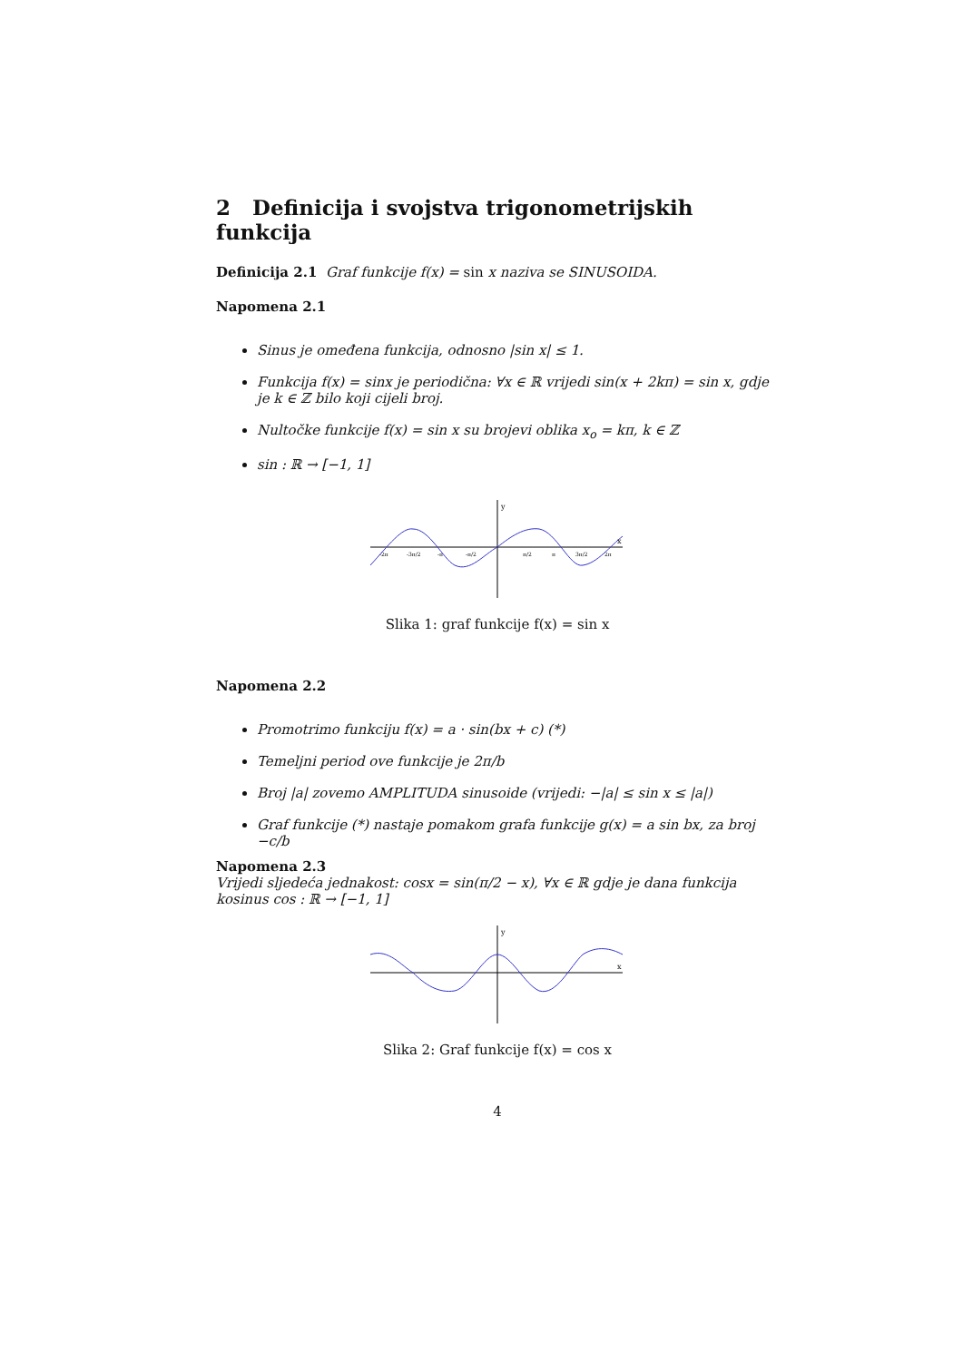2 Definicija i svojstva trigonometrijskih funkcija
Definicija 2.1 Graf funkcije f(x) = sin x naziva se SINUSOIDA.
Napomena 2.1
Sinus je omeđena funkcija, odnosno |sin x| ≤ 1.
Funkcija f(x) = sinx je periodična: ∀x ∈ ℝ vrijedi sin(x + 2kπ) = sin x, gdje je k ∈ ℤ bilo koji cijeli broj.
Nultočke funkcije f(x) = sin x su brojevi oblika x<sub>o</sub> = kπ, k ∈ ℤ
sin : ℝ → [−1, 1]
y
x
-2π
-3π/2
-π
-π/2
π/2
π
3π/2
2π
Slika 1: graf funkcije f(x) = sin x
Napomena 2.2
Promotrimo funkciju f(x) = a · sin(bx + c) (*)
Temeljni period ove funkcije je 2π/b
Broj |a| zovemo AMPLITUDA sinusoide (vrijedi: −|a| ≤ sin x ≤ |a|)
Graf funkcije (*) nastaje pomakom grafa funkcije g(x) = a sin bx, za broj −c/b
Napomena 2.3
Vrijedi sljedeća jednakost: cosx = sin(π/2 − x), ∀x ∈ ℝ gdje je dana funkcija kosinus cos : ℝ → [−1, 1]
y
x
Slika 2: Graf funkcije f(x) = cos x
4